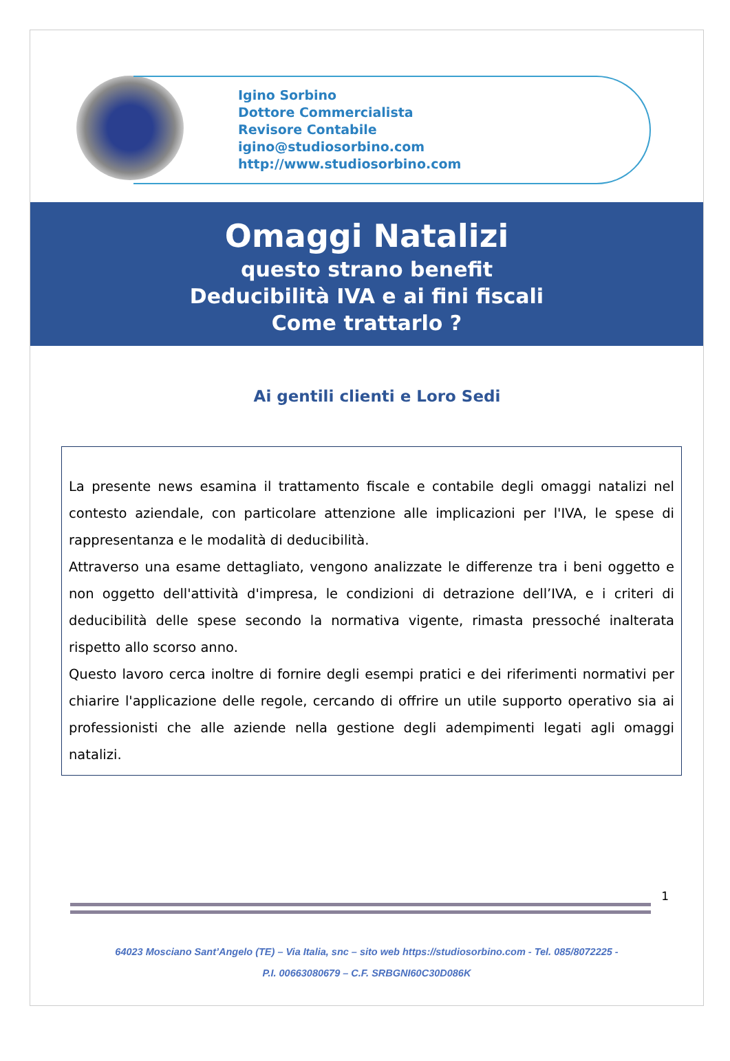Igino Sorbino
Dottore Commercialista
Revisore Contabile
igino@studiosorbino.com
http://www.studiosorbino.com
Omaggi Natalizi
questo strano benefit
Deducibilità IVA e ai fini fiscali
Come trattarlo ?
Ai gentili clienti e Loro Sedi
La presente news esamina il trattamento fiscale e contabile degli omaggi natalizi nel contesto aziendale, con particolare attenzione alle implicazioni per l'IVA, le spese di rappresentanza e le modalità di deducibilità.
Attraverso una esame dettagliato, vengono analizzate le differenze tra i beni oggetto e non oggetto dell'attività d'impresa, le condizioni di detrazione dell’IVA, e i criteri di deducibilità delle spese secondo la normativa vigente, rimasta pressoché inalterata rispetto allo scorso anno.
Questo lavoro cerca inoltre di fornire degli esempi pratici e dei riferimenti normativi per chiarire l'applicazione delle regole, cercando di offrire un utile supporto operativo sia ai professionisti che alle aziende nella gestione degli adempimenti legati agli omaggi natalizi.
1
64023 Mosciano Sant’Angelo (TE) – Via Italia, snc – sito web https://studiosorbino.com - Tel. 085/8072225 -
P.I. 00663080679 – C.F. SRBGNI60C30D086K